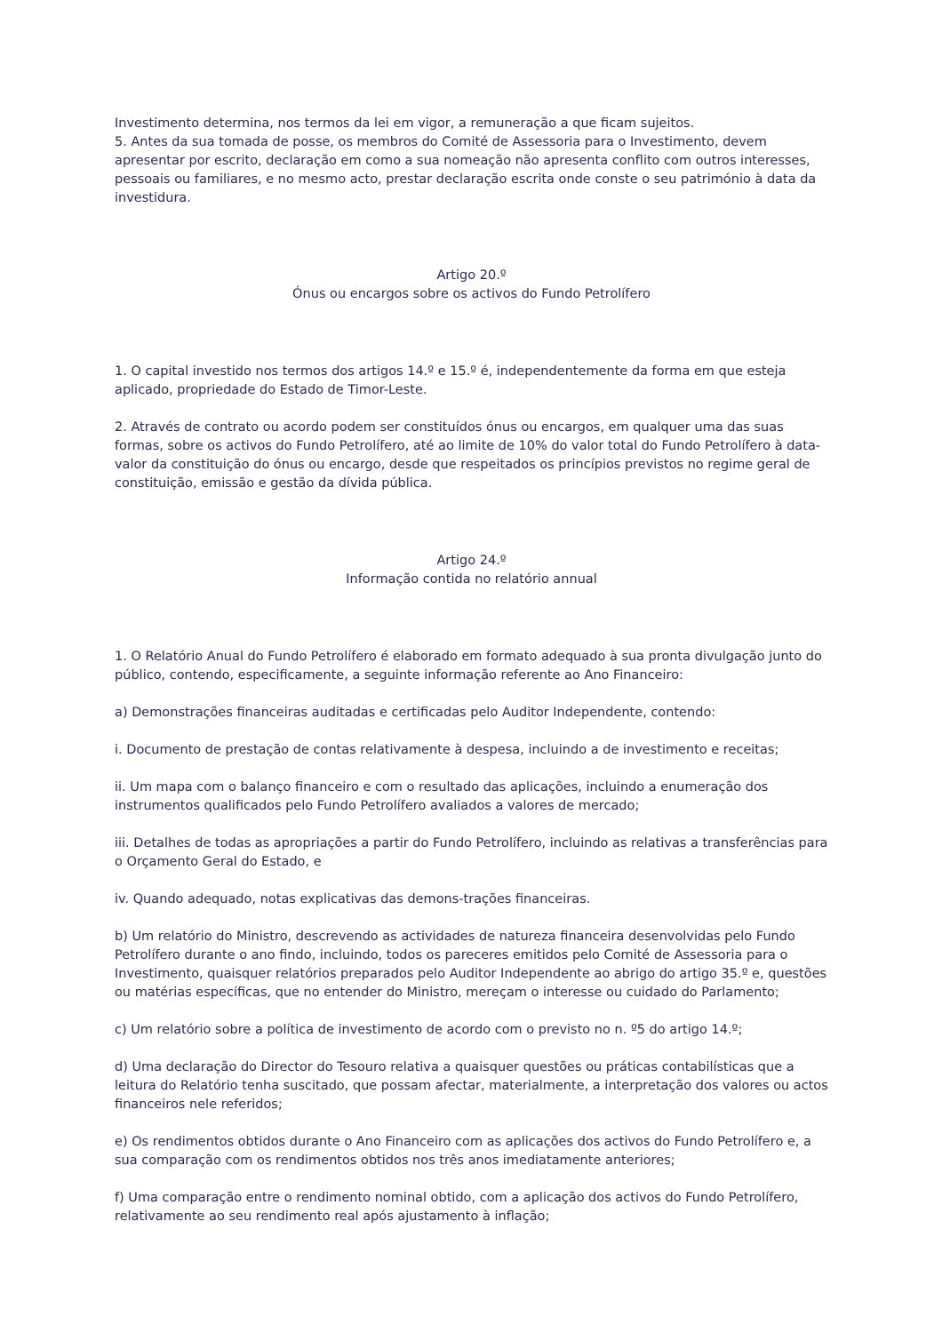Investimento determina, nos termos da lei em vigor, a remuneração a que ficam sujeitos.
5. Antes da sua tomada de posse, os membros do Comité de Assessoria para o Investimento, devem apresentar por escrito, declaração em como a sua nomeação não apresenta conflito com outros interesses, pessoais ou familiares, e no mesmo acto, prestar declaração escrita onde conste o seu património à data da investidura.
Artigo 20.º
Ónus ou encargos sobre os activos do Fundo Petrolífero
1. O capital investido nos termos dos artigos 14.º e 15.º é, independentemente da forma em que esteja aplicado, propriedade do Estado de Timor-Leste.
2. Através de contrato ou acordo podem ser constituídos ónus ou encargos, em qualquer uma das suas formas, sobre os activos do Fundo Petrolífero, até ao limite de 10% do valor total do Fundo Petrolífero à data-valor da constituição do ónus ou encargo, desde que respeitados os princípios previstos no regime geral de constituição, emissão e gestão da dívida pública.
Artigo 24.º
Informação contida no relatório annual
1. O Relatório Anual do Fundo Petrolífero é elaborado em formato adequado à sua pronta divulgação junto do público, contendo, especificamente, a seguinte informação referente ao Ano Financeiro:
a) Demonstrações financeiras auditadas e certificadas pelo Auditor Independente, contendo:
i. Documento de prestação de contas relativamente à despesa, incluindo a de investimento e receitas;
ii. Um mapa com o balanço financeiro e com o resultado das aplicações, incluindo a enumeração dos instrumentos qualificados pelo Fundo Petrolífero avaliados a valores de mercado;
iii. Detalhes de todas as apropriações a partir do Fundo Petrolífero, incluindo as relativas a transferências para o Orçamento Geral do Estado, e
iv. Quando adequado, notas explicativas das demons-trações financeiras.
b) Um relatório do Ministro, descrevendo as actividades de natureza financeira desenvolvidas pelo Fundo Petrolífero durante o ano findo, incluindo, todos os pareceres emitidos pelo Comité de Assessoria para o Investimento, quaisquer relatórios preparados pelo Auditor Independente ao abrigo do artigo 35.º e, questões ou matérias específicas, que no entender do Ministro, mereçam o interesse ou cuidado do Parlamento;
c) Um relatório sobre a política de investimento de acordo com o previsto no n. º5 do artigo 14.º;
d) Uma declaração do Director do Tesouro relativa a quaisquer questões ou práticas contabilísticas que a leitura do Relatório tenha suscitado, que possam afectar, materialmente, a interpretação dos valores ou actos financeiros nele referidos;
e) Os rendimentos obtidos durante o Ano Financeiro com as aplicações dos activos do Fundo Petrolífero e, a sua comparação com os rendimentos obtidos nos três anos imediatamente anteriores;
f) Uma comparação entre o rendimento nominal obtido, com a aplicação dos activos do Fundo Petrolífero, relativamente ao seu rendimento real após ajustamento à inflação;